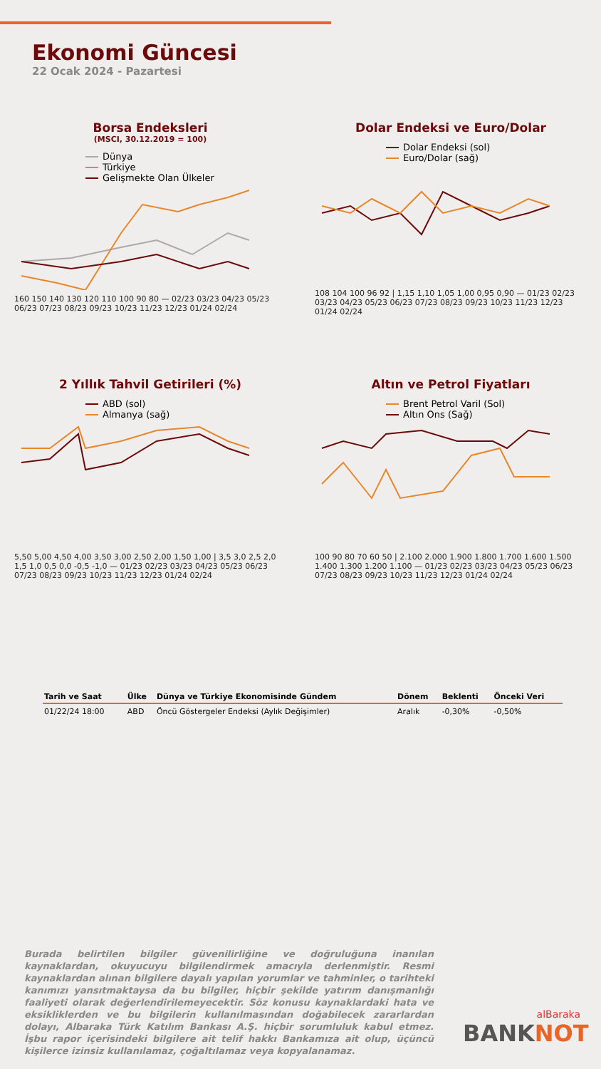Ekonomi Güncesi
22 Ocak 2024 - Pazartesi
Borsa Endeksleri
(MSCI, 30.12.2019 = 100)
Dünya
Türkiye
Gelişmekte Olan Ülkeler
160 150 140 130 120 110 100 90 80 — 02/23 03/23 04/23 05/23 06/23 07/23 08/23 09/23 10/23 11/23 12/23 01/24 02/24
Dolar Endeksi ve Euro/Dolar
Dolar Endeksi (sol)
Euro/Dolar (sağ)
108 104 100 96 92 | 1,15 1,10 1,05 1,00 0,95 0,90 — 01/23 02/23 03/23 04/23 05/23 06/23 07/23 08/23 09/23 10/23 11/23 12/23 01/24 02/24
2 Yıllık Tahvil Getirileri (%)
ABD (sol)
Almanya (sağ)
5,50 5,00 4,50 4,00 3,50 3,00 2,50 2,00 1,50 1,00 | 3,5 3,0 2,5 2,0 1,5 1,0 0,5 0,0 -0,5 -1,0 — 01/23 02/23 03/23 04/23 05/23 06/23 07/23 08/23 09/23 10/23 11/23 12/23 01/24 02/24
Altın ve Petrol Fiyatları
Brent Petrol Varil (Sol)
Altın Ons (Sağ)
100 90 80 70 60 50 | 2.100 2.000 1.900 1.800 1.700 1.600 1.500 1.400 1.300 1.200 1.100 — 01/23 02/23 03/23 04/23 05/23 06/23 07/23 08/23 09/23 10/23 11/23 12/23 01/24 02/24
| Tarih ve Saat | Ülke | Dünya ve Türkiye Ekonomisinde Gündem | Dönem | Beklenti | Önceki Veri |
| --- | --- | --- | --- | --- | --- |
| 01/22/24 18:00 | ABD | Öncü Göstergeler Endeksi (Aylık Değişimler) | Aralık | -0,30% | -0,50% |
Burada belirtilen bilgiler güvenilirliğine ve doğruluğuna inanılan kaynaklardan, okuyucuyu bilgilendirmek amacıyla derlenmiştir. Resmi kaynaklardan alınan bilgilere dayalı yapılan yorumlar ve tahminler, o tarihteki kanımızı yansıtmaktaysa da bu bilgiler, hiçbir şekilde yatırım danışmanlığı faaliyeti olarak değerlendirilemeyecektir. Söz konusu kaynaklardaki hata ve eksikliklerden ve bu bilgilerin kullanılmasından doğabilecek zararlardan dolayı, Albaraka Türk Katılım Bankası A.Ş. hiçbir sorumluluk kabul etmez. İşbu rapor içerisindeki bilgilere ait telif hakkı Bankamıza ait olup, üçüncü kişilerce izinsiz kullanılamaz, çoğaltılamaz veya kopyalanamaz.
alBaraka
BANKNOT